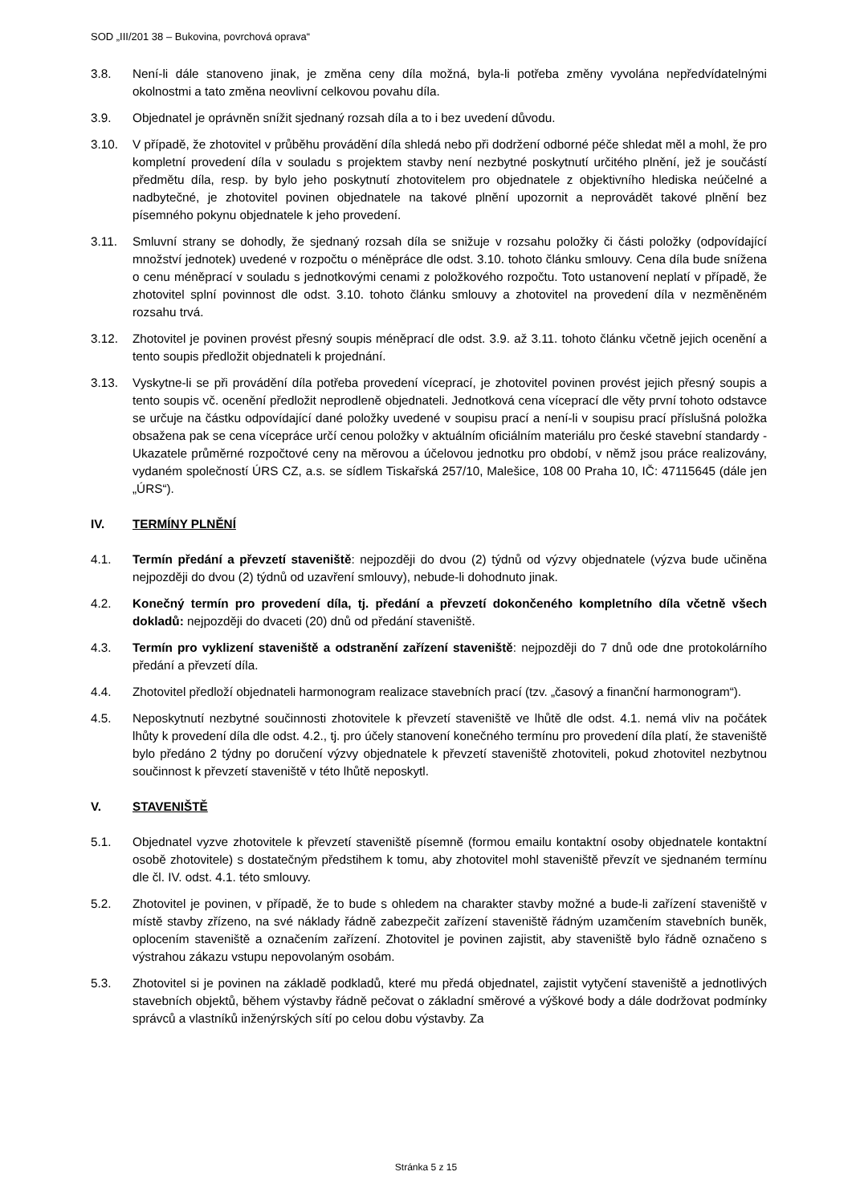SOD „III/201 38 – Bukovina, povrchová oprava“
3.8. Není-li dále stanoveno jinak, je změna ceny díla možná, byla-li potřeba změny vyvolána nepředvídatelnými okolnostmi a tato změna neovlivní celkovou povahu díla.
3.9. Objednatel je oprávněn snížit sjednaný rozsah díla a to i bez uvedení důvodu.
3.10. V případě, že zhotovitel v průběhu provádění díla shledá nebo při dodržení odborné péče shledat měl a mohl, že pro kompletní provedení díla v souladu s projektem stavby není nezbytné poskytnutí určitého plnění, jež je součástí předmětu díla, resp. by bylo jeho poskytnutí zhotovitelem pro objednatele z objektivního hlediska neúčelné a nadbytečné, je zhotovitel povinen objednatele na takové plnění upozornit a neprovádět takové plnění bez písemného pokynu objednatele k jeho provedení.
3.11. Smluvní strany se dohodly, že sjednaný rozsah díla se snižuje v rozsahu položky či části položky (odpovídající množství jednotek) uvedené v rozpočtu o méněpráce dle odst. 3.10. tohoto článku smlouvy. Cena díla bude snížena o cenu méněprací v souladu s jednotkovými cenami z položkového rozpočtu. Toto ustanovení neplatí v případě, že zhotovitel splní povinnost dle odst. 3.10. tohoto článku smlouvy a zhotovitel na provedení díla v nezměněném rozsahu trvá.
3.12. Zhotovitel je povinen provést přesný soupis méněprací dle odst. 3.9. až 3.11. tohoto článku včetně jejich ocenění a tento soupis předložit objednateli k projednání.
3.13. Vyskytne-li se při provádění díla potřeba provedení víceprací, je zhotovitel povinen provést jejich přesný soupis a tento soupis vč. ocenění předložit neprodleně objednateli. Jednotková cena víceprací dle věty první tohoto odstavce se určuje na částku odpovídající dané položky uvedené v soupisu prací a není-li v soupisu prací příslušná položka obsažena pak se cena vícepráce určí cenou položky v aktuálním oficiálním materiálu pro české stavební standardy - Ukazatele průměrné rozpočtové ceny na měrovou a účelovou jednotku pro období, v němž jsou práce realizovány, vydaném společností ÚRS CZ, a.s. se sídlem Tiskařská 257/10, Malešice, 108 00 Praha 10, IČ: 47115645 (dále jen „ÚRS“).
IV. TERMÍNY PLNĚNÍ
4.1. Termín předání a převzetí staveniště: nejpozději do dvou (2) týdnů od výzvy objednatele (výzva bude učiněna nejpozději do dvou (2) týdnů od uzavření smlouvy), nebude-li dohodnuto jinak.
4.2. Konečný termín pro provedení díla, tj. předání a převzetí dokončeného kompletního díla včetně všech dokladů: nejpozději do dvaceti (20) dnů od předání staveniště.
4.3. Termín pro vyklizení staveniště a odstranění zařízení staveniště: nejpozději do 7 dnů ode dne protokolárního předání a převzetí díla.
4.4. Zhotovitel předloží objednateli harmonogram realizace stavebních prací (tzv. „časový a finanční harmonogram“).
4.5. Neposkytnutí nezbytné součinnosti zhotovitele k převzetí staveniště ve lhůtě dle odst. 4.1. nemá vliv na počátek lhůty k provedení díla dle odst. 4.2., tj. pro účely stanovení konečného termínu pro provedení díla platí, že staveniště bylo předáno 2 týdny po doručení výzvy objednatele k převzetí staveniště zhotoviteli, pokud zhotovitel nezbytnou součinnost k převzetí staveniště v této lhůtě neposkytl.
V. STAVENIŠTĚ
5.1. Objednatel vyzve zhotovitele k převzetí staveniště písemně (formou emailu kontaktní osoby objednatele kontaktní osobě zhotovitele) s dostatečným předstihem k tomu, aby zhotovitel mohl staveniště převzít ve sjednaném termínu dle čl. IV. odst. 4.1. této smlouvy.
5.2. Zhotovitel je povinen, v případě, že to bude s ohledem na charakter stavby možné a bude-li zařízení staveniště v místě stavby zřízeno, na své náklady řádně zabezpečit zařízení staveniště řádným uzamčením stavebních buněk, oplocením staveniště a označením zařízení. Zhotovitel je povinen zajistit, aby staveniště bylo řádně označeno s výstrahou zákazu vstupu nepovolaným osobám.
5.3. Zhotovitel si je povinen na základě podkladů, které mu předá objednatel, zajistit vytyčení staveniště a jednotlivých stavebních objektů, během výstavby řádně pečovat o základní směrové a výškové body a dále dodržovat podmínky správců a vlastníků inženýrských sítí po celou dobu výstavby. Za
Stránka 5 z 15